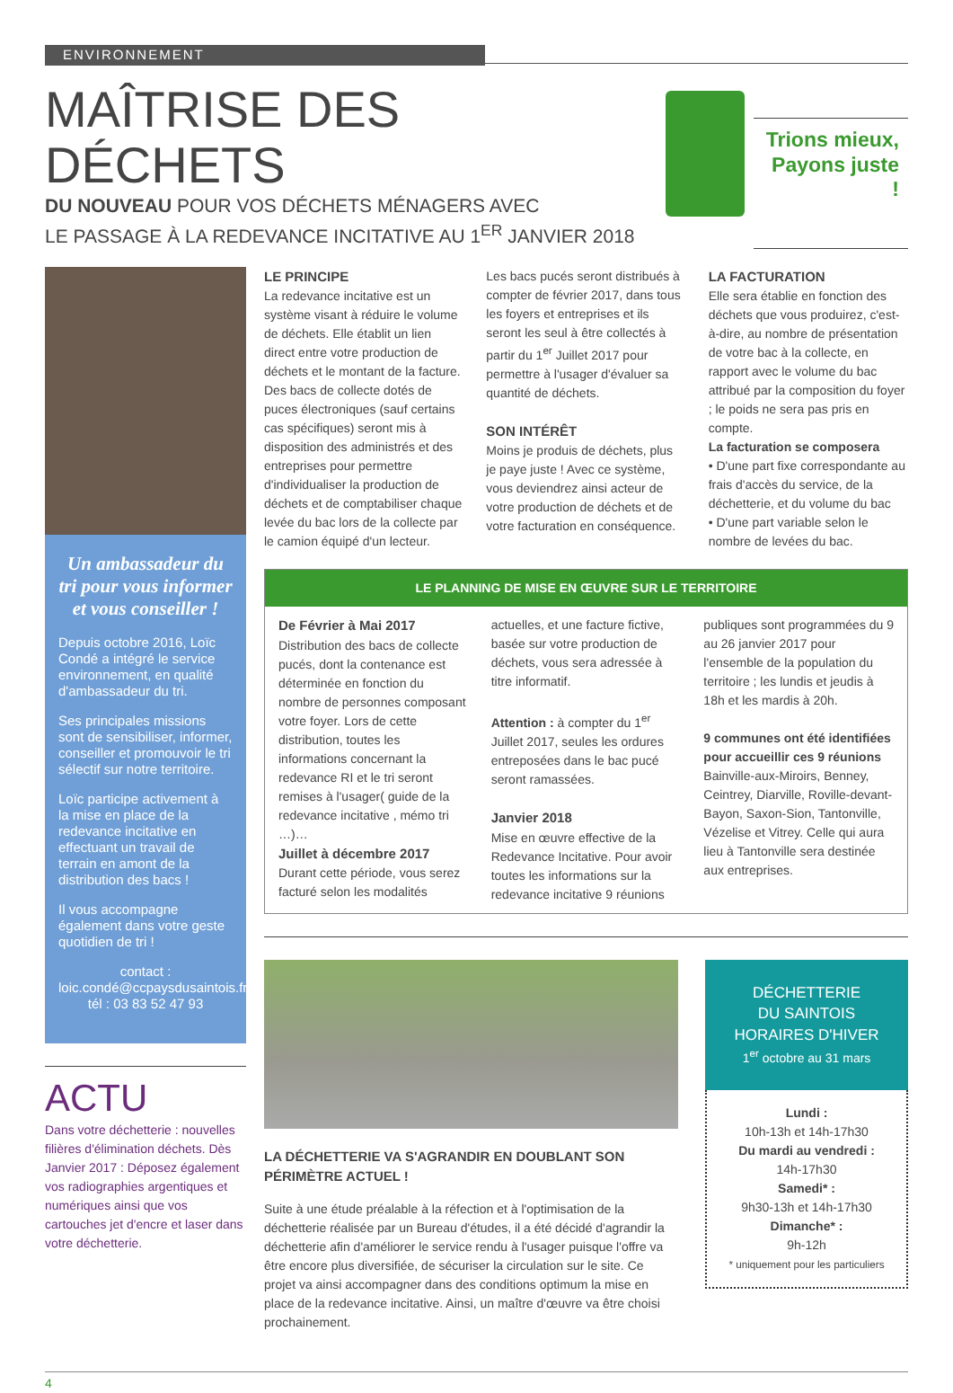ENVIRONNEMENT
MAÎTRISE DES DÉCHETS
DU NOUVEAU POUR VOS DÉCHETS MÉNAGERS AVEC
LE PASSAGE À LA REDEVANCE INCITATIVE AU 1<sup>ER</sup> JANVIER 2018
Trions mieux,
Payons juste !
Un ambassadeur du tri pour vous informer et vous conseiller !
Depuis octobre 2016, Loïc Condé a intégré le service environnement, en qualité d'ambassadeur du tri.
Ses principales missions sont de sensibiliser, informer, conseiller et promouvoir le tri sélectif sur notre territoire.
Loïc participe activement à la mise en place de la redevance incitative en effectuant un travail de terrain en amont de la distribution des bacs !
Il vous accompagne également dans votre geste quotidien de tri !
contact :
loic.condé@ccpaysdusaintois.fr tél : 03 83 52 47 93
ACTU
Dans votre déchetterie : nouvelles filières d'élimination déchets. Dès Janvier 2017 : Déposez également vos radiographies argentiques et numériques ainsi que vos cartouches jet d'encre et laser dans votre déchetterie.
LE PRINCIPE
La redevance incitative est un système visant à réduire le volume de déchets. Elle établit un lien direct entre votre production de déchets et le montant de la facture.
Des bacs de collecte dotés de puces électroniques (sauf certains cas spécifiques) seront mis à disposition des administrés et des entreprises pour permettre d'individualiser la production de déchets et de comptabiliser chaque levée du bac lors de la collecte par le camion équipé d'un lecteur.
Les bacs pucés seront distribués à compter de février 2017, dans tous les foyers et entreprises et ils seront les seul à être collectés à partir du 1<sup>er</sup> Juillet 2017 pour permettre à l'usager d'évaluer sa quantité de déchets.
SON INTÉRÊT
Moins je produis de déchets, plus je paye juste ! Avec ce système, vous deviendrez ainsi acteur de votre production de déchets et de votre facturation en conséquence.
LA FACTURATION
Elle sera établie en fonction des déchets que vous produirez, c'est-à-dire, au nombre de présentation de votre bac à la collecte, en rapport avec le volume du bac attribué par la composition du foyer ; le poids ne sera pas pris en compte.
La facturation se composera
• D'une part fixe correspondante au frais d'accès du service, de la déchetterie, et du volume du bac
• D'une part variable selon le nombre de levées du bac.
LE PLANNING DE MISE EN ŒUVRE SUR LE TERRITOIRE
De Février à Mai 2017
Distribution des bacs de collecte pucés, dont la contenance est déterminée en fonction du nombre de personnes composant votre foyer. Lors de cette distribution, toutes les informations concernant la redevance RI et le tri seront remises à l'usager( guide de la redevance incitative , mémo tri …)…
Juillet à décembre 2017
Durant cette période, vous serez facturé selon les modalités
actuelles, et une facture fictive, basée sur votre production de déchets, vous sera adressée à titre informatif.
Attention : à compter du 1<sup>er</sup> Juillet 2017, seules les ordures entreposées dans le bac pucé seront ramassées.
Janvier 2018
Mise en œuvre effective de la Redevance Incitative. Pour avoir toutes les informations sur la redevance incitative 9 réunions
publiques sont programmées du 9 au 26 janvier 2017 pour l'ensemble de la population du territoire ; les lundis et jeudis à 18h et les mardis à 20h.
9 communes ont été identifiées pour accueillir ces 9 réunions
Bainville-aux-Miroirs, Benney, Ceintrey, Diarville, Roville-devant-Bayon, Saxon-Sion, Tantonville, Vézelise et Vitrey. Celle qui aura lieu à Tantonville sera destinée aux entreprises.
LA DÉCHETTERIE VA S'AGRANDIR EN DOUBLANT SON PÉRIMÈTRE ACTUEL !
Suite à une étude préalable à la réfection et à l'optimisation de la déchetterie réalisée par un Bureau d'études, il a été décidé d'agrandir la déchetterie afin d'améliorer le service rendu à l'usager puisque l'offre va être encore plus diversifiée, de sécuriser la circulation sur le site. Ce projet va ainsi accompagner dans des conditions optimum la mise en place de la redevance incitative. Ainsi, un maître d'œuvre va être choisi prochainement.
DÉCHETTERIE
DU SAINTOIS
HORAIRES D'HIVER
1<sup>er</sup> octobre au 31 mars
Lundi :
10h-13h et 14h-17h30
Du mardi au vendredi :
14h-17h30
Samedi* :
9h30-13h et 14h-17h30
Dimanche* :
9h-12h
* uniquement pour les particuliers
4